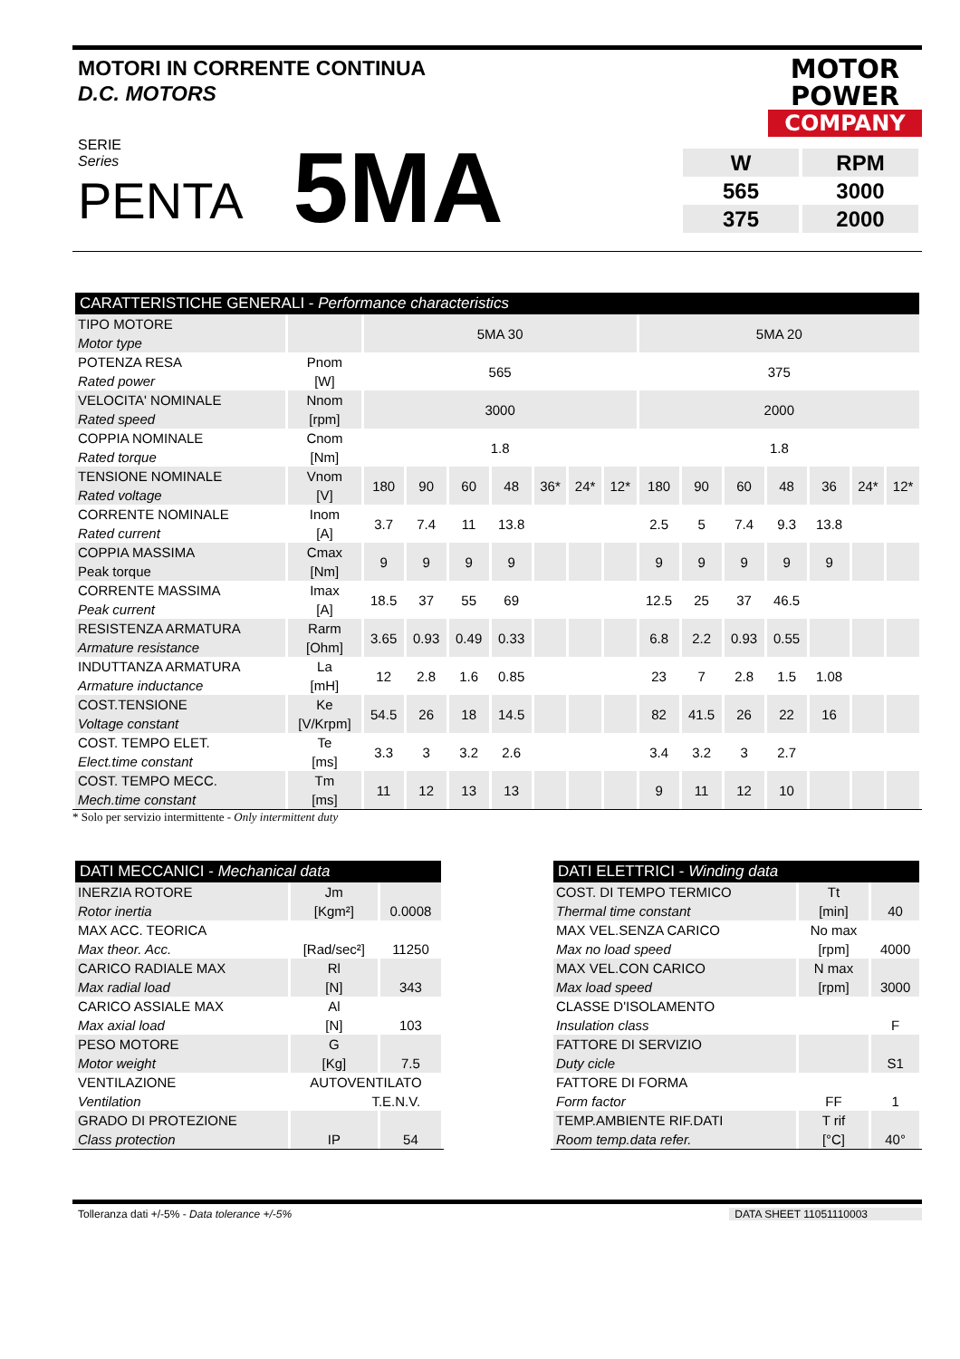MOTORI IN CORRENTE CONTINUA
D.C. MOTORS
MOTOR
POWER
COMPANY
SERIE
Series
PENTA
5MA
| W | RPM |
| 565 | 3000 |
| 375 | 2000 |
| CARATTERISTICHE GENERALI - Performance characteristics | | | | | | | | | | | | | | | |
| --- | --- | --- | --- | --- | --- | --- | --- | --- | --- | --- | --- | --- | --- | --- | --- |
| TIPO MOTORE Motor type | | 5MA 30 | | | | | | | 5MA 20 | | | | | | |
| POTENZA RESA Rated power | Pnom [W] | 565 | | | | | | | 375 | | | | | | |
| VELOCITA' NOMINALE Rated speed | Nnom [rpm] | 3000 | | | | | | | 2000 | | | | | | |
| COPPIA NOMINALE Rated torque | Cnom [Nm] | 1.8 | | | | | | | 1.8 | | | | | | |
| TENSIONE NOMINALE Rated voltage | Vnom [V] | 180 | 90 | 60 | 48 | 36* | 24* | 12* | 180 | 90 | 60 | 48 | 36 | 24* | 12* |
| CORRENTE NOMINALE Rated current | Inom [A] | 3.7 | 7.4 | 11 | 13.8 | | | | 2.5 | 5 | 7.4 | 9.3 | 13.8 | | |
| COPPIA MASSIMA Peak torque | Cmax [Nm] | 9 | 9 | 9 | 9 | | | | 9 | 9 | 9 | 9 | 9 | | |
| CORRENTE MASSIMA Peak current | Imax [A] | 18.5 | 37 | 55 | 69 | | | | 12.5 | 25 | 37 | 46.5 | | | |
| RESISTENZA ARMATURA Armature resistance | Rarm [Ohm] | 3.65 | 0.93 | 0.49 | 0.33 | | | | 6.8 | 2.2 | 0.93 | 0.55 | | | |
| INDUTTANZA ARMATURA Armature inductance | La [mH] | 12 | 2.8 | 1.6 | 0.85 | | | | 23 | 7 | 2.8 | 1.5 | 1.08 | | |
| COST.TENSIONE Voltage constant | Ke [V/Krpm] | 54.5 | 26 | 18 | 14.5 | | | | 82 | 41.5 | 26 | 22 | 16 | | |
| COST. TEMPO ELET. Elect.time constant | Te [ms] | 3.3 | 3 | 3.2 | 2.6 | | | | 3.4 | 3.2 | 3 | 2.7 | | | |
| COST. TEMPO MECC. Mech.time constant | Tm [ms] | 11 | 12 | 13 | 13 | | | | 9 | 11 | 12 | 10 | | | |
* Solo per servizio intermittente - Only intermittent duty
| DATI MECCANICI - Mechanical data | | |
| --- | --- | --- |
| INERZIA ROTORE Rotor inertia | Jm [Kgm²] | 0.0008 |
| MAX ACC. TEORICA Max theor. Acc. | [Rad/sec²] | 11250 |
| CARICO RADIALE MAX Max radial load | Rl [N] | 343 |
| CARICO ASSIALE MAX Max axial load | Al [N] | 103 |
| PESO MOTORE Motor weight | G [Kg] | 7.5 |
| VENTILAZIONE Ventilation | AUTOVENTILATO T.E.N.V. | |
| GRADO DI PROTEZIONE Class protection | IP | 54 |
| DATI ELETTRICI - Winding data | | |
| --- | --- | --- |
| COST. DI TEMPO TERMICO Thermal time constant | Tt [min] | 40 |
| MAX VEL.SENZA CARICO Max no load speed | No max [rpm] | 4000 |
| MAX VEL.CON CARICO Max load speed | N max [rpm] | 3000 |
| CLASSE D'ISOLAMENTO Insulation class | | F |
| FATTORE DI SERVIZIO Duty cicle | | S1 |
| FATTORE DI FORMA Form factor | FF | 1 |
| TEMP.AMBIENTE RIF.DATI Room temp.data refer. | T rif [°C] | 40° |
Tolleranza dati +/-5% - Data tolerance +/-5% DATA SHEET 11051110003